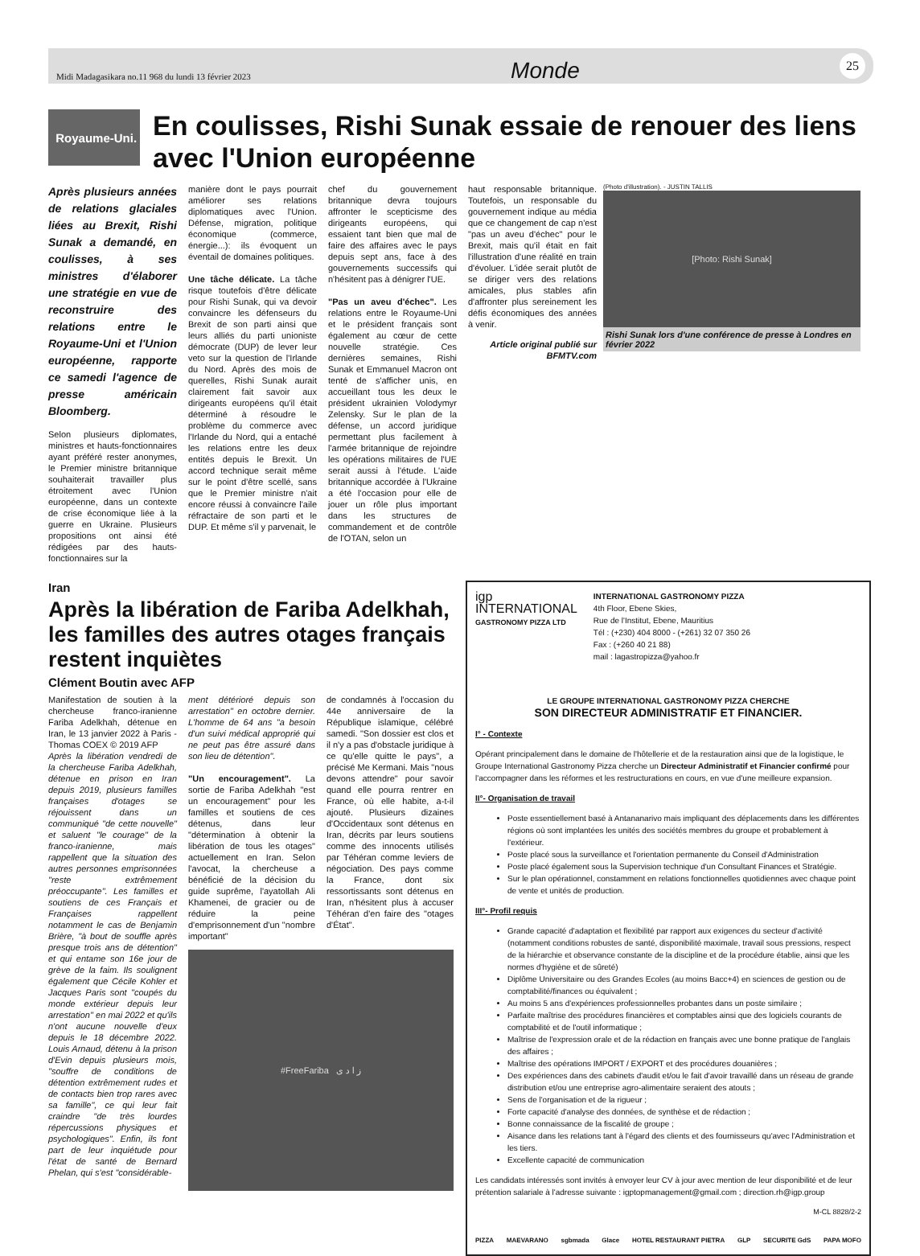Midi Madagasikara no.11 968 du lundi 13 février 2023 Monde 25
Royaume-Uni.
En coulisses, Rishi Sunak essaie de renouer des liens avec l'Union européenne
Après plusieurs années de relations glaciales liées au Brexit, Rishi Sunak a demandé, en coulisses, à ses ministres d'élaborer une stratégie en vue de reconstruire des relations entre le Royaume-Uni et l'Union européenne, rapporte ce samedi l'agence de presse américain Bloomberg.
Selon plusieurs diplomates, ministres et hauts-fonctionnaires ayant préféré rester anonymes, le Premier ministre britannique souhaiterait travailler plus étroitement avec l'Union européenne, dans un contexte de crise économique liée à la guerre en Ukraine. Plusieurs propositions ont ainsi été rédigées par des hauts-fonctionnaires sur la
manière dont le pays pourrait améliorer ses relations diplomatiques avec l'Union. Défense, migration, politique économique (commerce, énergie...): ils évoquent un éventail de domaines politiques.
Une tâche délicate. La tâche risque toutefois d'être délicate pour Rishi Sunak, qui va devoir convaincre les défenseurs du Brexit de son parti ainsi que leurs alliés du parti unioniste démocrate (DUP) de lever leur veto sur la question de l'Irlande du Nord. Après des mois de querelles, Rishi Sunak aurait clairement fait savoir aux dirigeants européens qu'il était déterminé à résoudre le problème du commerce avec l'Irlande du Nord, qui a entaché les relations entre les deux entités depuis le Brexit. Un accord technique serait même sur le point d'être scellé, sans que le Premier ministre n'ait encore réussi à convaincre l'aile réfractaire de son parti et le DUP. Et même s'il y parvenait, le
chef du gouvernement britannique devra toujours affronter le scepticisme des dirigeants européens, qui essaient tant bien que mal de faire des affaires avec le pays depuis sept ans, face à des gouvernements successifs qui n'hésitent pas à dénigrer l'UE.
"Pas un aveu d'échec". Les relations entre le Royaume-Uni et le président français sont également au cœur de cette nouvelle stratégie. Ces dernières semaines, Rishi Sunak et Emmanuel Macron ont tenté de s'afficher unis, en accueillant tous les deux le président ukrainien Volodymyr Zelensky. Sur le plan de la défense, un accord juridique permettant plus facilement à l'armée britannique de rejoindre les opérations militaires de l'UE serait aussi à l'étude. L'aide britannique accordée à l'Ukraine a été l'occasion pour elle de jouer un rôle plus important dans les structures de commandement et de contrôle de l'OTAN, selon un
haut responsable britannique. Toutefois, un responsable du gouvernement indique au média que ce changement de cap n'est "pas un aveu d'échec" pour le Brexit, mais qu'il était en fait l'illustration d'une réalité en train d'évoluer. L'idée serait plutôt de se diriger vers des relations amicales, plus stables afin d'affronter plus sereinement les défis économiques des années à venir.
Article original publié sur BFMTV.com
(Photo d'illustration). - JUSTIN TALLIS
[Photo: Rishi Sunak]
Rishi Sunak lors d'une conférence de presse à Londres en février 2022
Iran
Après la libération de Fariba Adelkhah, les familles des autres otages français restent inquiètes
Clément Boutin avec AFP
Manifestation de soutien à la chercheuse franco-iranienne Fariba Adelkhah, détenue en Iran, le 13 janvier 2022 à Paris - Thomas COEX © 2019 AFP
Après la libération vendredi de la chercheuse Fariba Adelkhah, détenue en prison en Iran depuis 2019, plusieurs familles françaises d'otages se réjouissent dans un communiqué "de cette nouvelle" et saluent "le courage" de la franco-iranienne, mais rappellent que la situation des autres personnes emprisonnées "reste extrêmement préoccupante". Les familles et soutiens de ces Français et Françaises rappellent notamment le cas de Benjamin Brière, "à bout de souffle après presque trois ans de détention" et qui entame son 16e jour de grève de la faim. Ils soulignent également que Cécile Kohler et Jacques Paris sont "coupés du monde extérieur depuis leur arrestation" en mai 2022 et qu'ils n'ont aucune nouvelle d'eux depuis le 18 décembre 2022. Louis Arnaud, détenu à la prison d'Evin depuis plusieurs mois, "souffre de conditions de détention extrêmement rudes et de contacts bien trop rares avec sa famille", ce qui leur fait craindre "de très lourdes répercussions physiques et psychologiques". Enfin, ils font part de leur inquiétude pour l'état de santé de Bernard Phelan, qui s'est "considérable-
ment détérioré depuis son arrestation" en octobre dernier. L'homme de 64 ans "a besoin d'un suivi médical approprié qui ne peut pas être assuré dans son lieu de détention".
"Un encouragement". La sortie de Fariba Adelkhah "est un encouragement" pour les familles et soutiens de ces détenus, dans leur "détermination à obtenir la libération de tous les otages" actuellement en Iran. Selon l'avocat, la chercheuse a bénéficié de la décision du guide suprême, l'ayatollah Ali Khamenei, de gracier ou de réduire la peine d'emprisonnement d'un "nombre important"
de condamnés à l'occasion du 44e anniversaire de la République islamique, célébré samedi. "Son dossier est clos et il n'y a pas d'obstacle juridique à ce qu'elle quitte le pays", a précisé Me Kermani. Mais "nous devons attendre" pour savoir quand elle pourra rentrer en France, où elle habite, a-t-il ajouté. Plusieurs dizaines d'Occidentaux sont détenus en Iran, décrits par leurs soutiens comme des innocents utilisés par Téhéran comme leviers de négociation. Des pays comme la France, dont six ressortissants sont détenus en Iran, n'hésitent plus à accuser Téhéran d'en faire des "otages d'État".
#FreeFariba ز ا د ی
igp
INTERNATIONAL
GASTRONOMY PIZZA LTD
INTERNATIONAL GASTRONOMY PIZZA
4th Floor, Ebene Skies,
Rue de l'Institut, Ebene, Mauritius
Tél : (+230) 404 8000 - (+261) 32 07 350 26
Fax : (+260 40 21 88)
mail : lagastropizza@yahoo.fr
LE GROUPE INTERNATIONAL GASTRONOMY PIZZA CHERCHE
SON DIRECTEUR ADMINISTRATIF ET FINANCIER.
I° - Contexte
Opérant principalement dans le domaine de l'hôtellerie et de la restauration ainsi que de la logistique, le Groupe International Gastronomy Pizza cherche un Directeur Administratif et Financier confirmé pour l'accompagner dans les réformes et les restructurations en cours, en vue d'une meilleure expansion.
II°- Organisation de travail
Poste essentiellement basé à Antananarivo mais impliquant des déplacements dans les différentes régions où sont implantées les unités des sociétés membres du groupe et probablement à l'extérieur.
Poste placé sous la surveillance et l'orientation permanente du Conseil d'Administration
Poste placé également sous la Supervision technique d'un Consultant Finances et Stratégie.
Sur le plan opérationnel, constamment en relations fonctionnelles quotidiennes avec chaque point de vente et unités de production.
III°- Profil requis
Grande capacité d'adaptation et flexibilité par rapport aux exigences du secteur d'activité (notamment conditions robustes de santé, disponibilité maximale, travail sous pressions, respect de la hiérarchie et observance constante de la discipline et de la procédure établie, ainsi que les normes d'hygiène et de sûreté)
Diplôme Universitaire ou des Grandes Ecoles (au moins Bacc+4) en sciences de gestion ou de comptabilité/finances ou équivalent ;
Au moins 5 ans d'expériences professionnelles probantes dans un poste similaire ;
Parfaite maîtrise des procédures financières et comptables ainsi que des logiciels courants de comptabilité et de l'outil informatique ;
Maîtrise de l'expression orale et de la rédaction en français avec une bonne pratique de l'anglais des affaires ;
Maîtrise des opérations IMPORT / EXPORT et des procédures douanières ;
Des expériences dans des cabinets d'audit et/ou le fait d'avoir travaillé dans un réseau de grande distribution et/ou une entreprise agro-alimentaire seraient des atouts ;
Sens de l'organisation et de la rigueur ;
Forte capacité d'analyse des données, de synthèse et de rédaction ;
Bonne connaissance de la fiscalité de groupe ;
Aisance dans les relations tant à l'égard des clients et des fournisseurs qu'avec l'Administration et les tiers.
Excellente capacité de communication
Les candidats intéressés sont invités à envoyer leur CV à jour avec mention de leur disponibilité et de leur prétention salariale à l'adresse suivante : igptopmanagement@gmail.com ; direction.rh@igp.group
M-CL 8828/2-2
PIZZA MAEVARANO sgbmada Glace HOTEL RESTAURANT PIETRA GLP SECURITE GdS PAPA MOFO